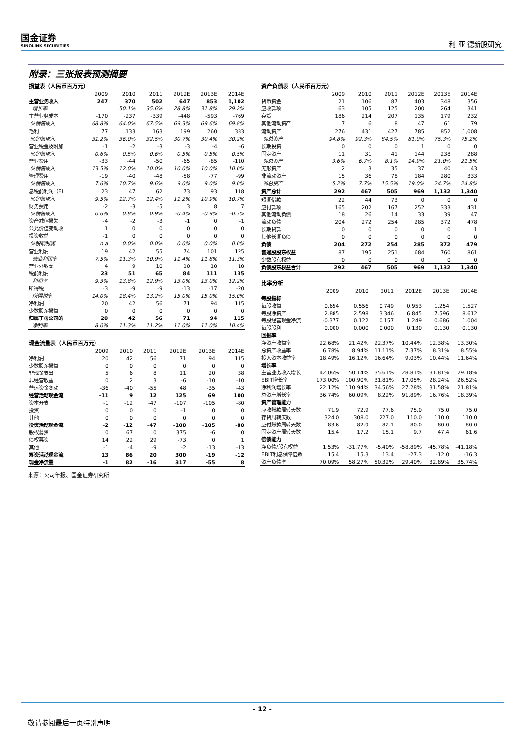国金证券
SINOLINK SECURITIES
利 亚 德新股研究
附录：三张报表预测摘要
| 损益表（人民币百万元） | | | | | | |
| | 2009 | 2010 | 2011 | 2012E | 2013E | 2014E |
| 主营业务收入 | 247 | 370 | 502 | 647 | 853 | 1,102 |
| 增长率 | | 50.1% | 35.6% | 28.8% | 31.8% | 29.2% |
| 主营业务成本 | -170 | -237 | -339 | -448 | -593 | -769 |
| %销售收入 | 68.8% | 64.0% | 67.5% | 69.3% | 69.6% | 69.8% |
| 毛利 | 77 | 133 | 163 | 199 | 260 | 333 |
| %销售收入 | 31.2% | 36.0% | 32.5% | 30.7% | 30.4% | 30.2% |
| 营业税金及附加 | -1 | -2 | -3 | -3 | -4 | -6 |
| %销售收入 | 0.6% | 0.5% | 0.6% | 0.5% | 0.5% | 0.5% |
| 营业费用 | -33 | -44 | -50 | -65 | -85 | -110 |
| %销售收入 | 13.5% | 12.0% | 10.0% | 10.0% | 10.0% | 10.0% |
| 管理费用 | -19 | -40 | -48 | -58 | -77 | -99 |
| %销售收入 | 7.6% | 10.7% | 9.6% | 9.0% | 9.0% | 9.0% |
| 息税前利润（EI | 23 | 47 | 62 | 73 | 93 | 118 |
| %销售收入 | 9.5% | 12.7% | 12.4% | 11.2% | 10.9% | 10.7% |
| 财务费用 | -2 | -3 | -5 | 3 | 8 | 7 |
| %销售收入 | 0.6% | 0.8% | 0.9% | -0.4% | -0.9% | -0.7% |
| 资产减值损失 | -4 | -2 | -3 | -1 | 0 | -1 |
| 公允价值变动收 | 1 | 0 | 0 | 0 | 0 | 0 |
| 投资收益 | -1 | 0 | 0 | 0 | 0 | 0 |
| %税前利润 | n.a | 0.0% | 0.0% | 0.0% | 0.0% | 0.0% |
| 营业利润 | 19 | 42 | 55 | 74 | 101 | 125 |
| 营业利润率 | 7.5% | 11.3% | 10.9% | 11.4% | 11.8% | 11.3% |
| 营业外收支 | 4 | 9 | 10 | 10 | 10 | 10 |
| 税前利润 | 23 | 51 | 65 | 84 | 111 | 135 |
| 利润率 | 9.3% | 13.8% | 12.9% | 13.0% | 13.0% | 12.2% |
| 所得税 | -3 | -9 | -9 | -13 | -17 | -20 |
| 所得税率 | 14.0% | 18.4% | 13.2% | 15.0% | 15.0% | 15.0% |
| 净利润 | 20 | 42 | 56 | 71 | 94 | 115 |
| 少数股东损益 | 0 | 0 | 0 | 0 | 0 | 0 |
| 归属于母公司的 | 20 | 42 | 56 | 71 | 94 | 115 |
| 净利率 | 8.0% | 11.3% | 11.2% | 11.0% | 11.0% | 10.4% |
| 现金流量表（人民币百万元） | | | | | | |
| | 2009 | 2010 | 2011 | 2012E | 2013E | 2014E |
| 净利润 | 20 | 42 | 56 | 71 | 94 | 115 |
| 少数股东损益 | 0 | 0 | 0 | 0 | 0 | 0 |
| 非现金支出 | 5 | 6 | 8 | 11 | 20 | 38 |
| 非经营收益 | 0 | 2 | 3 | -6 | -10 | -10 |
| 营运资金变动 | -36 | -40 | -55 | 48 | -35 | -43 |
| 经营活动现金流 | -11 | 9 | 12 | 125 | 69 | 100 |
| 资本开支 | -1 | -12 | -47 | -107 | -105 | -80 |
| 投资 | 0 | 0 | 0 | -1 | 0 | 0 |
| 其他 | 0 | 0 | 0 | 0 | 0 | 0 |
| 投资活动现金流 | -2 | -12 | -47 | -108 | -105 | -80 |
| 股权募资 | 0 | 67 | 0 | 375 | -6 | 0 |
| 债权募资 | 14 | 22 | 29 | -73 | 0 | 1 |
| 其他 | -1 | -4 | -9 | -2 | -13 | -13 |
| 筹资活动现金流 | 13 | 86 | 20 | 300 | -19 | -12 |
| 现金净流量 | -1 | 82 | -16 | 317 | -55 | 8 |
来源：公司年报、国金证券研究所
| 资产负债表（人民币百万元） | | | | | | |
| | 2009 | 2010 | 2011 | 2012E | 2013E | 2014E |
| 货币资金 | 21 | 106 | 87 | 403 | 348 | 356 |
| 应收款项 | 63 | 105 | 125 | 200 | 264 | 341 |
| 存货 | 186 | 214 | 207 | 135 | 179 | 232 |
| 其他流动资产 | 7 | 6 | 8 | 47 | 61 | 79 |
| 流动资产 | 276 | 431 | 427 | 785 | 852 | 1,008 |
| %总资产 | 94.8% | 92.3% | 84.5% | 81.0% | 75.3% | 75.2% |
| 长期投资 | 0 | 0 | 0 | 1 | 0 | 0 |
| 固定资产 | 11 | 31 | 41 | 144 | 238 | 288 |
| %总资产 | 3.6% | 6.7% | 8.1% | 14.9% | 21.0% | 21.5% |
| 无形资产 | 2 | 3 | 35 | 37 | 40 | 43 |
| 非流动资产 | 15 | 36 | 78 | 184 | 280 | 333 |
| %总资产 | 5.2% | 7.7% | 15.5% | 19.0% | 24.7% | 24.8% |
| 资产总计 | 292 | 467 | 505 | 969 | 1,132 | 1,340 |
| 短期借款 | 22 | 44 | 73 | 0 | 0 | 0 |
| 应付款项 | 165 | 202 | 167 | 252 | 333 | 431 |
| 其他流动负债 | 18 | 26 | 14 | 33 | 39 | 47 |
| 流动负债 | 204 | 272 | 254 | 285 | 372 | 478 |
| 长期贷款 | 0 | 0 | 0 | 0 | 0 | 1 |
| 其他长期负债 | 0 | 0 | 0 | 0 | 0 | 0 |
| 负债 | 204 | 272 | 254 | 285 | 372 | 479 |
| 普通股股东权益 | 87 | 195 | 251 | 684 | 760 | 861 |
| 少数股东权益 | 0 | 0 | 0 | 0 | 0 | 0 |
| 负债股东权益合计 | 292 | 467 | 505 | 969 | 1,132 | 1,340 |
| 比率分析 | | | | | | |
| | 2009 | 2010 | 2011 | 2012E | 2013E | 2014E |
| 每股指标 | | | | | | |
| 每股收益 | 0.654 | 0.556 | 0.749 | 0.953 | 1.254 | 1.527 |
| 每股净资产 | 2.885 | 2.598 | 3.346 | 6.845 | 7.596 | 8.612 |
| 每股经营现金净流 | -0.377 | 0.122 | 0.157 | 1.249 | 0.686 | 1.004 |
| 每股股利 | 0.000 | 0.000 | 0.000 | 0.130 | 0.130 | 0.130 |
| 回报率 | | | | | | |
| 净资产收益率 | 22.68% | 21.42% | 22.37% | 10.44% | 12.38% | 13.30% |
| 总资产收益率 | 6.78% | 8.94% | 11.11% | 7.37% | 8.31% | 8.55% |
| 投入资本收益率 | 18.49% | 16.12% | 16.64% | 9.03% | 10.44% | 11.64% |
| 增长率 | | | | | | |
| 主营业务收入增长 | 42.06% | 50.14% | 35.61% | 28.81% | 31.81% | 29.18% |
| EBIT增长率 | 173.00% | 100.90% | 31.81% | 17.05% | 28.24% | 26.52% |
| 净利润增长率 | 22.12% | 110.94% | 34.56% | 27.28% | 31.58% | 21.81% |
| 总资产增长率 | 36.74% | 60.09% | 8.22% | 91.89% | 16.76% | 18.39% |
| 资产管理能力 | | | | | | |
| 应收账款周转天数 | 71.9 | 72.9 | 77.6 | 75.0 | 75.0 | 75.0 |
| 存货周转天数 | 324.0 | 308.0 | 227.0 | 110.0 | 110.0 | 110.0 |
| 应付账款周转天数 | 83.6 | 82.9 | 82.1 | 80.0 | 80.0 | 80.0 |
| 固定资产周转天数 | 15.4 | 17.2 | 15.1 | 9.7 | 47.4 | 61.6 |
| 偿债能力 | | | | | | |
| 净负债/股东权益 | 1.53% | -31.77% | -5.40% | -58.89% | -45.78% | -41.18% |
| EBIT利息保障倍数 | 15.4 | 15.3 | 13.4 | -27.3 | -12.0 | -16.3 |
| 资产负债率 | 70.09% | 58.27% | 50.32% | 29.40% | 32.89% | 35.74% |
- 12 -
敬请参阅最后一页特别声明